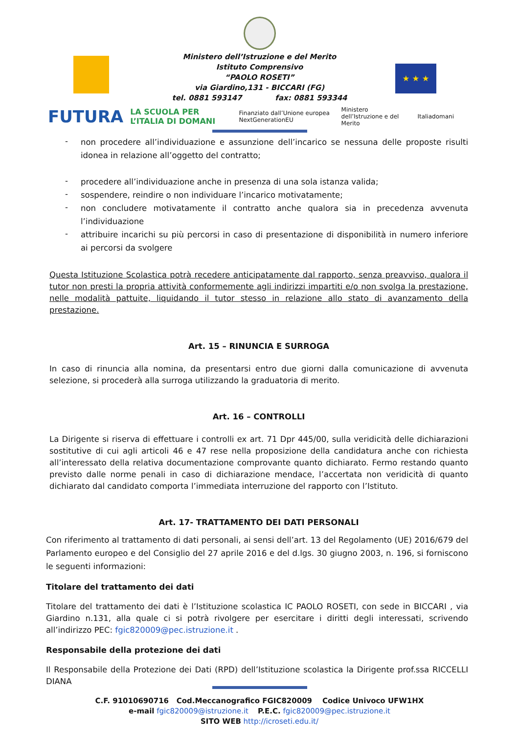★ ★ ★
Ministero dell’Istruzione e del Merito
Istituto Comprensivo
“PAOLO ROSETI”
via Giardino,131 - BICCARI (FG)
tel. 0881 593147 fax: 0881 593344
FUTURA LA SCUOLA PER L’ITALIA DI DOMANI Finanziato dall’Unione europea NextGenerationEU Ministero dell’Istruzione e del Merito Italiadomani
- non procedere all’individuazione e assunzione dell’incarico se nessuna delle proposte risulti idonea in relazione all’oggetto del contratto;
- procedere all’individuazione anche in presenza di una sola istanza valida;
- sospendere, reindire o non individuare l’incarico motivatamente;
- non concludere motivatamente il contratto anche qualora sia in precedenza avvenuta l’individuazione
- attribuire incarichi su più percorsi in caso di presentazione di disponibilità in numero inferiore ai percorsi da svolgere
Questa Istituzione Scolastica potrà recedere anticipatamente dal rapporto, senza preavviso, qualora il tutor non presti la propria attività conformemente agli indirizzi impartiti e/o non svolga la prestazione, nelle modalità pattuite, liquidando il tutor stesso in relazione allo stato di avanzamento della prestazione.
Art. 15 – RINUNCIA E SURROGA
In caso di rinuncia alla nomina, da presentarsi entro due giorni dalla comunicazione di avvenuta selezione, si procederà alla surroga utilizzando la graduatoria di merito.
Art. 16 – CONTROLLI
La Dirigente si riserva di effettuare i controlli ex art. 71 Dpr 445/00, sulla veridicità delle dichiarazioni sostitutive di cui agli articoli 46 e 47 rese nella proposizione della candidatura anche con richiesta all’interessato della relativa documentazione comprovante quanto dichiarato. Fermo restando quanto previsto dalle norme penali in caso di dichiarazione mendace, l’accertata non veridicità di quanto dichiarato dal candidato comporta l’immediata interruzione del rapporto con l’Istituto.
Art. 17- TRATTAMENTO DEI DATI PERSONALI
Con riferimento al trattamento di dati personali, ai sensi dell’art. 13 del Regolamento (UE) 2016/679 del Parlamento europeo e del Consiglio del 27 aprile 2016 e del d.lgs. 30 giugno 2003, n. 196, si forniscono le seguenti informazioni:
Titolare del trattamento dei dati
Titolare del trattamento dei dati è l’Istituzione scolastica IC PAOLO ROSETI, con sede in BICCARI , via Giardino n.131, alla quale ci si potrà rivolgere per esercitare i diritti degli interessati, scrivendo all’indirizzo PEC: fgic820009@pec.istruzione.it .
Responsabile della protezione dei dati
Il Responsabile della Protezione dei Dati (RPD) dell’Istituzione scolastica la Dirigente prof.ssa RICCELLI DIANA
C.F. 91010690716 Cod.Meccanografico FGIC820009 Codice Univoco UFW1HX
e-mail fgic820009@istruzione.it P.E.C. fgic820009@pec.istruzione.it
SITO WEB http://icroseti.edu.it/